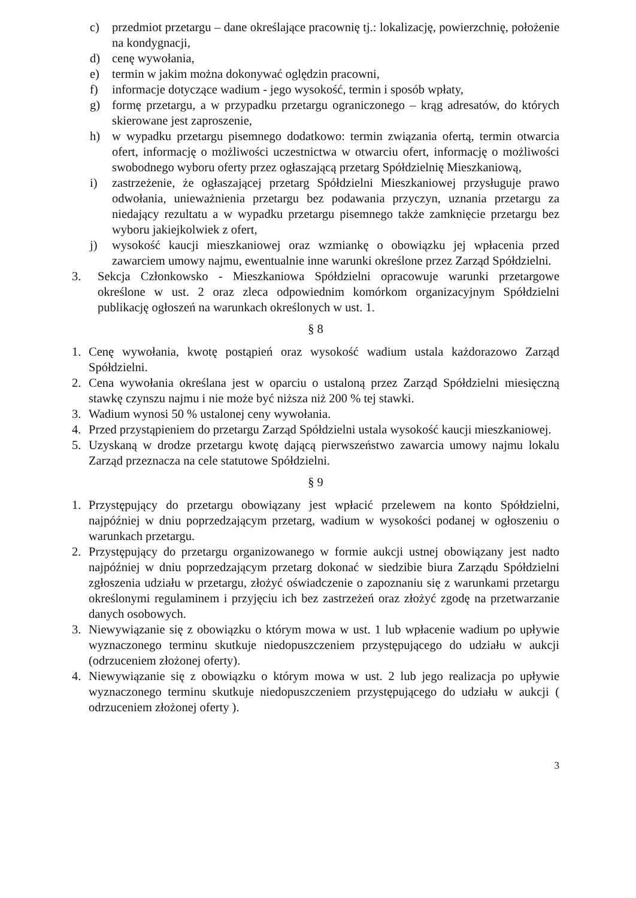c) przedmiot przetargu – dane określające pracownię tj.: lokalizację, powierzchnię, położenie na kondygnacji,
d) cenę wywołania,
e) termin w jakim można dokonywać oględzin pracowni,
f) informacje dotyczące wadium - jego wysokość, termin i sposób wpłaty,
g) formę przetargu, a w przypadku przetargu ograniczonego – krąg adresatów, do których skierowane jest zaproszenie,
h) w wypadku przetargu pisemnego dodatkowo: termin związania ofertą, termin otwarcia ofert, informację o możliwości uczestnictwa w otwarciu ofert, informację o możliwości swobodnego wyboru oferty przez ogłaszającą przetarg Spółdzielnię Mieszkaniową,
i) zastrzeżenie, że ogłaszającej przetarg Spółdzielni Mieszkaniowej przysługuje prawo odwołania, unieważnienia przetargu bez podawania przyczyn, uznania przetargu za niedający rezultatu a w wypadku przetargu pisemnego także zamknięcie przetargu bez wyboru jakiejkolwiek z ofert,
j) wysokość kaucji mieszkaniowej oraz wzmiankę o obowiązku jej wpłacenia przed zawarciem umowy najmu, ewentualnie inne warunki określone przez Zarząd Spółdzielni.
3. Sekcja Członkowsko - Mieszkaniowa Spółdzielni opracowuje warunki przetargowe określone w ust. 2 oraz zleca odpowiednim komórkom organizacyjnym Spółdzielni publikację ogłoszeń na warunkach określonych w ust. 1.
§ 8
1. Cenę wywołania, kwotę postąpień oraz wysokość wadium ustala każdorazowo Zarząd Spółdzielni.
2. Cena wywołania określana jest w oparciu o ustaloną przez Zarząd Spółdzielni miesięczną stawkę czynszu najmu i nie może być niższa niż 200 % tej stawki.
3. Wadium wynosi 50 % ustalonej ceny wywołania.
4. Przed przystąpieniem do przetargu Zarząd Spółdzielni ustala wysokość kaucji mieszkaniowej.
5. Uzyskaną w drodze przetargu kwotę dającą pierwszeństwo zawarcia umowy najmu lokalu Zarząd przeznacza na cele statutowe Spółdzielni.
§ 9
1. Przystępujący do przetargu obowiązany jest wpłacić przelewem na konto Spółdzielni, najpóźniej w dniu poprzedzającym przetarg, wadium w wysokości podanej w ogłoszeniu o warunkach przetargu.
2. Przystępujący do przetargu organizowanego w formie aukcji ustnej obowiązany jest nadto najpóźniej w dniu poprzedzającym przetarg dokonać w siedzibie biura Zarządu Spółdzielni zgłoszenia udziału w przetargu, złożyć oświadczenie o zapoznaniu się z warunkami przetargu określonymi regulaminem i przyjęciu ich bez zastrzeżeń oraz złożyć zgodę na przetwarzanie danych osobowych.
3. Niewywiązanie się z obowiązku o którym mowa w ust. 1 lub wpłacenie wadium po upływie wyznaczonego terminu skutkuje niedopuszczeniem przystępującego do udziału w aukcji (odrzuceniem złożonej oferty).
4. Niewywiązanie się z obowiązku o którym mowa w ust. 2 lub jego realizacja po upływie wyznaczonego terminu skutkuje niedopuszczeniem przystępującego do udziału w aukcji ( odrzuceniem złożonej oferty ).
3